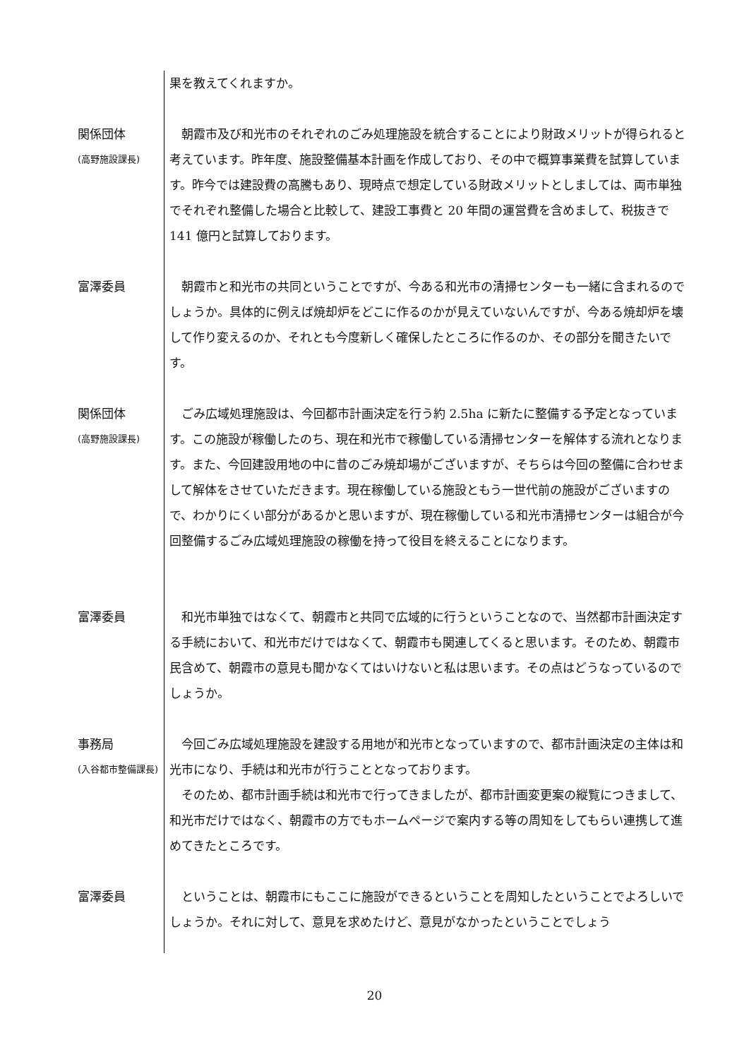果を教えてくれますか。
関係団体
(高野施設課長)
朝霞市及び和光市のそれぞれのごみ処理施設を統合することにより財政メリットが得られると考えています。昨年度、施設整備基本計画を作成しており、その中で概算事業費を試算しています。昨今では建設費の高騰もあり、現時点で想定している財政メリットとしましては、両市単独でそれぞれ整備した場合と比較して、建設工事費と 20 年間の運営費を含めまして、税抜きで 141 億円と試算しております。
富澤委員 朝霞市と和光市の共同ということですが、今ある和光市の清掃センターも一緒に含まれるのでしょうか。具体的に例えば焼却炉をどこに作るのかが見えていないんですが、今ある焼却炉を壊して作り変えるのか、それとも今度新しく確保したところに作るのか、その部分を聞きたいです。
関係団体
(高野施設課長)
ごみ広域処理施設は、今回都市計画決定を行う約 2.5ha に新たに整備する予定となっています。この施設が稼働したのち、現在和光市で稼働している清掃センターを解体する流れとなります。また、今回建設用地の中に昔のごみ焼却場がございますが、そちらは今回の整備に合わせまして解体をさせていただきます。現在稼働している施設ともう一世代前の施設がございますので、わかりにくい部分があるかと思いますが、現在稼働している和光市清掃センターは組合が今回整備するごみ広域処理施設の稼働を持って役目を終えることになります。
富澤委員 和光市単独ではなくて、朝霞市と共同で広域的に行うということなので、当然都市計画決定する手続において、和光市だけではなくて、朝霞市も関連してくると思います。そのため、朝霞市民含めて、朝霞市の意見も聞かなくてはいけないと私は思います。その点はどうなっているのでしょうか。
事務局
(入谷都市整備課長)
今回ごみ広域処理施設を建設する用地が和光市となっていますので、都市計画決定の主体は和光市になり、手続は和光市が行うこととなっております。
そのため、都市計画手続は和光市で行ってきましたが、都市計画変更案の縦覧につきまして、和光市だけではなく、朝霞市の方でもホームページで案内する等の周知をしてもらい連携して進めてきたところです。
富澤委員 ということは、朝霞市にもここに施設ができるということを周知したということでよろしいでしょうか。それに対して、意見を求めたけど、意見がなかったということでしょう
20